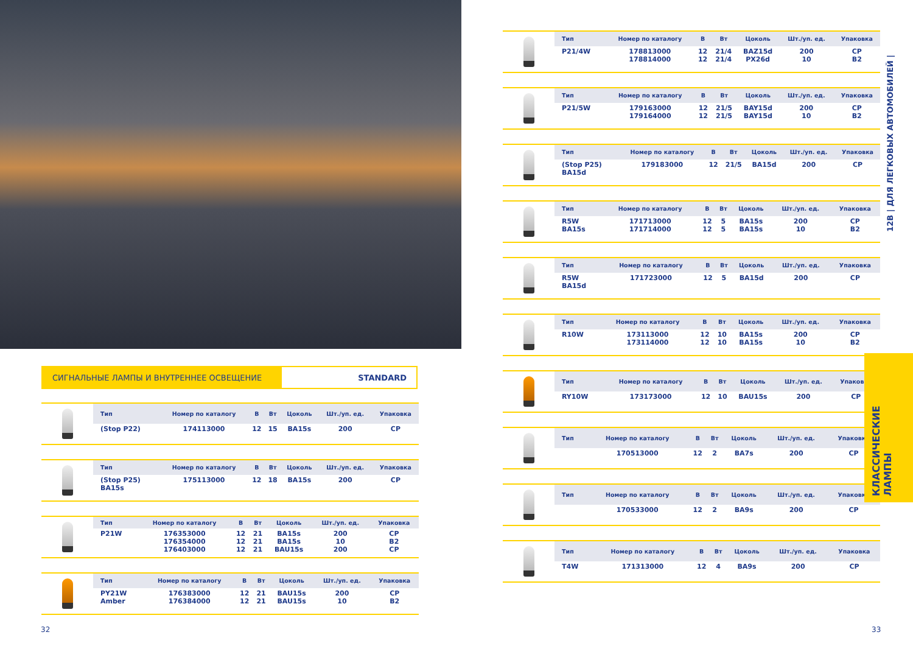СИГНАЛЬНЫЕ ЛАМПЫ И ВНУТРЕННЕЕ ОСВЕЩЕНИЕ STANDARD
| Тип | Номер по каталогу | В | Вт | Цоколь | Шт./уп. ед. | Упаковка |
| --- | --- | --- | --- | --- | --- | --- |
| (Stop P22) | 174113000 | 12 | 15 | BA15s | 200 | CP |
| Тип | Номер по каталогу | В | Вт | Цоколь | Шт./уп. ед. | Упаковка |
| --- | --- | --- | --- | --- | --- | --- |
| (Stop P25) BA15s | 175113000 | 12 | 18 | BA15s | 200 | CP |
| Тип | Номер по каталогу | В | Вт | Цоколь | Шт./уп. ед. | Упаковка |
| --- | --- | --- | --- | --- | --- | --- |
| P21W | 176353000 176354000 176403000 | 12 12 12 | 21 21 21 | BA15s BA15s BAU15s | 200 10 200 | CP B2 CP |
| Тип | Номер по каталогу | В | Вт | Цоколь | Шт./уп. ед. | Упаковка |
| --- | --- | --- | --- | --- | --- | --- |
| PY21W Amber | 176383000 176384000 | 12 12 | 21 21 | BAU15s BAU15s | 200 10 | CP B2 |
32
| Тип | Номер по каталогу | В | Вт | Цоколь | Шт./уп. ед. | Упаковка |
| --- | --- | --- | --- | --- | --- | --- |
| P21/4W | 178813000 178814000 | 12 12 | 21/4 21/4 | BAZ15d PX26d | 200 10 | CP B2 |
| Тип | Номер по каталогу | В | Вт | Цоколь | Шт./уп. ед. | Упаковка |
| --- | --- | --- | --- | --- | --- | --- |
| P21/5W | 179163000 179164000 | 12 12 | 21/5 21/5 | BAY15d BAY15d | 200 10 | CP B2 |
| Тип | Номер по каталогу | В | Вт | Цоколь | Шт./уп. ед. | Упаковка |
| --- | --- | --- | --- | --- | --- | --- |
| (Stop P25) BA15d | 179183000 | 12 | 21/5 | BA15d | 200 | CP |
| Тип | Номер по каталогу | В | Вт | Цоколь | Шт./уп. ед. | Упаковка |
| --- | --- | --- | --- | --- | --- | --- |
| R5W BA15s | 171713000 171714000 | 12 12 | 5 5 | BA15s BA15s | 200 10 | CP B2 |
| Тип | Номер по каталогу | В | Вт | Цоколь | Шт./уп. ед. | Упаковка |
| --- | --- | --- | --- | --- | --- | --- |
| R5W BA15d | 171723000 | 12 | 5 | BA15d | 200 | CP |
| Тип | Номер по каталогу | В | Вт | Цоколь | Шт./уп. ед. | Упаковка |
| --- | --- | --- | --- | --- | --- | --- |
| R10W | 173113000 173114000 | 12 12 | 10 10 | BA15s BA15s | 200 10 | CP B2 |
| Тип | Номер по каталогу | В | Вт | Цоколь | Шт./уп. ед. | Упаковка |
| --- | --- | --- | --- | --- | --- | --- |
| RY10W | 173173000 | 12 | 10 | BAU15s | 200 | CP |
| Тип | Номер по каталогу | В | Вт | Цоколь | Шт./уп. ед. | Упаковка |
| --- | --- | --- | --- | --- | --- | --- |
| | 170513000 | 12 | 2 | BA7s | 200 | CP |
| Тип | Номер по каталогу | В | Вт | Цоколь | Шт./уп. ед. | Упаковка |
| --- | --- | --- | --- | --- | --- | --- |
| | 170533000 | 12 | 2 | BA9s | 200 | CP |
| Тип | Номер по каталогу | В | Вт | Цоколь | Шт./уп. ед. | Упаковка |
| --- | --- | --- | --- | --- | --- | --- |
| T4W | 171313000 | 12 | 4 | BA9s | 200 | CP |
12В | ДЛЯ ЛЕГКОВЫХ АВТОМОБИЛЕЙ |
КЛАССИЧЕСКИЕ ЛАМПЫ
33